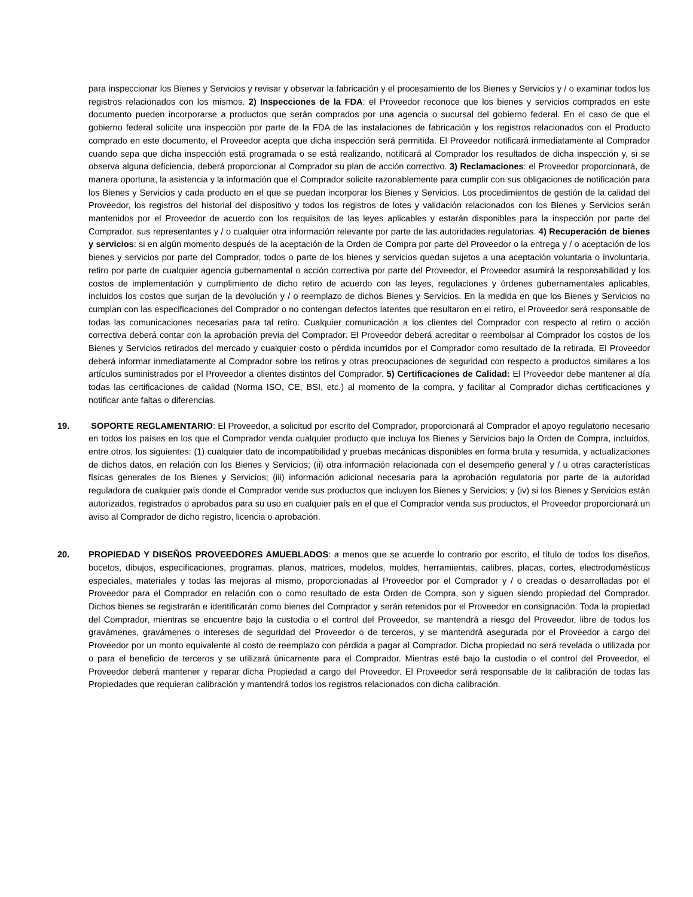para inspeccionar los Bienes y Servicios y revisar y observar la fabricación y el procesamiento de los Bienes y Servicios y / o examinar todos los registros relacionados con los mismos. 2) Inspecciones de la FDA: el Proveedor reconoce que los bienes y servicios comprados en este documento pueden incorporarse a productos que serán comprados por una agencia o sucursal del gobierno federal. En el caso de que el gobierno federal solicite una inspección por parte de la FDA de las instalaciones de fabricación y los registros relacionados con el Producto comprado en este documento, el Proveedor acepta que dicha inspección será permitida. El Proveedor notificará inmediatamente al Comprador cuando sepa que dicha inspección está programada o se está realizando, notificará al Comprador los resultados de dicha inspección y, si se observa alguna deficiencia, deberá proporcionar al Comprador su plan de acción correctivo. 3) Reclamaciones: el Proveedor proporcionará, de manera oportuna, la asistencia y la información que el Comprador solicite razonablemente para cumplir con sus obligaciones de notificación para los Bienes y Servicios y cada producto en el que se puedan incorporar los Bienes y Servicios. Los procedimientos de gestión de la calidad del Proveedor, los registros del historial del dispositivo y todos los registros de lotes y validación relacionados con los Bienes y Servicios serán mantenidos por el Proveedor de acuerdo con los requisitos de las leyes aplicables y estarán disponibles para la inspección por parte del Comprador, sus representantes y / o cualquier otra información relevante por parte de las autoridades regulatorias. 4) Recuperación de bienes y servicios: si en algún momento después de la aceptación de la Orden de Compra por parte del Proveedor o la entrega y / o aceptación de los bienes y servicios por parte del Comprador, todos o parte de los bienes y servicios quedan sujetos a una aceptación voluntaria o involuntaria, retiro por parte de cualquier agencia gubernamental o acción correctiva por parte del Proveedor, el Proveedor asumirá la responsabilidad y los costos de implementación y cumplimiento de dicho retiro de acuerdo con las leyes, regulaciones y órdenes gubernamentales aplicables, incluidos los costos que surjan de la devolución y / o reemplazo de dichos Bienes y Servicios. En la medida en que los Bienes y Servicios no cumplan con las especificaciones del Comprador o no contengan defectos latentes que resultaron en el retiro, el Proveedor será responsable de todas las comunicaciones necesarias para tal retiro. Cualquier comunicación a los clientes del Comprador con respecto al retiro o acción correctiva deberá contar con la aprobación previa del Comprador. El Proveedor deberá acreditar o reembolsar al Comprador los costos de los Bienes y Servicios retirados del mercado y cualquier costo o pérdida incurridos por el Comprador como resultado de la retirada. El Proveedor deberá informar inmediatamente al Comprador sobre los retiros y otras preocupaciones de seguridad con respecto a productos similares a los artículos suministrados por el Proveedor a clientes distintos del Comprador. 5) Certificaciones de Calidad: El Proveedor debe mantener al día todas las certificaciones de calidad (Norma ISO, CE, BSI, etc.) al momento de la compra, y facilitar al Comprador dichas certificaciones y notificar ante faltas o diferencias.
19. SOPORTE REGLAMENTARIO: El Proveedor, a solicitud por escrito del Comprador, proporcionará al Comprador el apoyo regulatorio necesario en todos los países en los que el Comprador venda cualquier producto que incluya los Bienes y Servicios bajo la Orden de Compra, incluidos, entre otros, los siguientes: (1) cualquier dato de incompatibilidad y pruebas mecánicas disponibles en forma bruta y resumida, y actualizaciones de dichos datos, en relación con los Bienes y Servicios; (ii) otra información relacionada con el desempeño general y / u otras características físicas generales de los Bienes y Servicios; (iii) información adicional necesaria para la aprobación regulatoria por parte de la autoridad reguladora de cualquier país donde el Comprador vende sus productos que incluyen los Bienes y Servicios; y (iv) si los Bienes y Servicios están autorizados, registrados o aprobados para su uso en cualquier país en el que el Comprador venda sus productos, el Proveedor proporcionará un aviso al Comprador de dicho registro, licencia o aprobación.
20. PROPIEDAD Y DISEÑOS PROVEEDORES AMUEBLADOS: a menos que se acuerde lo contrario por escrito, el título de todos los diseños, bocetos, dibujos, especificaciones, programas, planos, matrices, modelos, moldes, herramientas, calibres, placas, cortes, electrodomésticos especiales, materiales y todas las mejoras al mismo, proporcionadas al Proveedor por el Comprador y / o creadas o desarrolladas por el Proveedor para el Comprador en relación con o como resultado de esta Orden de Compra, son y siguen siendo propiedad del Comprador. Dichos bienes se registrarán e identificarán como bienes del Comprador y serán retenidos por el Proveedor en consignación. Toda la propiedad del Comprador, mientras se encuentre bajo la custodia o el control del Proveedor, se mantendrá a riesgo del Proveedor, libre de todos los gravámenes, gravámenes o intereses de seguridad del Proveedor o de terceros, y se mantendrá asegurada por el Proveedor a cargo del Proveedor por un monto equivalente al costo de reemplazo con pérdida a pagar al Comprador. Dicha propiedad no será revelada o utilizada por o para el beneficio de terceros y se utilizará únicamente para el Comprador. Mientras esté bajo la custodia o el control del Proveedor, el Proveedor deberá mantener y reparar dicha Propiedad a cargo del Proveedor. El Proveedor será responsable de la calibración de todas las Propiedades que requieran calibración y mantendrá todos los registros relacionados con dicha calibración.